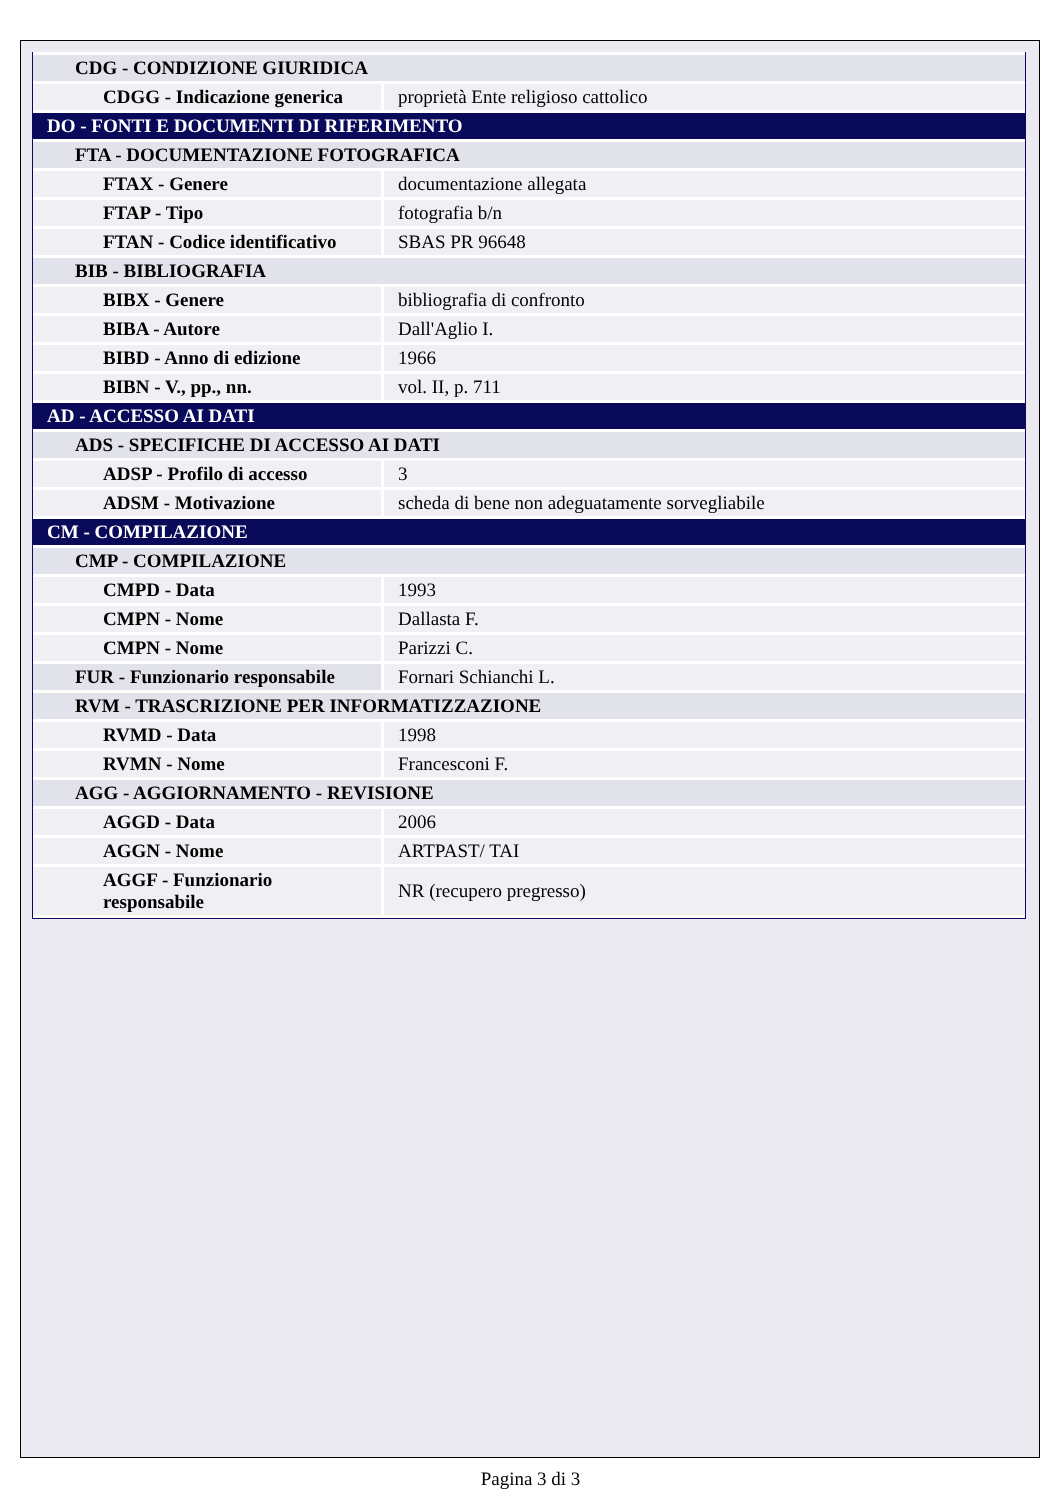| CDG - CONDIZIONE GIURIDICA | |
| CDGG - Indicazione generica | proprietà Ente religioso cattolico |
| DO - FONTI E DOCUMENTI DI RIFERIMENTO | |
| FTA - DOCUMENTAZIONE FOTOGRAFICA | |
| FTAX - Genere | documentazione allegata |
| FTAP - Tipo | fotografia b/n |
| FTAN - Codice identificativo | SBAS PR 96648 |
| BIB - BIBLIOGRAFIA | |
| BIBX - Genere | bibliografia di confronto |
| BIBA - Autore | Dall'Aglio I. |
| BIBD - Anno di edizione | 1966 |
| BIBN - V., pp., nn. | vol. II, p. 711 |
| AD - ACCESSO AI DATI | |
| ADS - SPECIFICHE DI ACCESSO AI DATI | |
| ADSP - Profilo di accesso | 3 |
| ADSM - Motivazione | scheda di bene non adeguatamente sorvegliabile |
| CM - COMPILAZIONE | |
| CMP - COMPILAZIONE | |
| CMPD - Data | 1993 |
| CMPN - Nome | Dallasta F. |
| CMPN - Nome | Parizzi C. |
| FUR - Funzionario responsabile | Fornari Schianchi L. |
| RVM - TRASCRIZIONE PER INFORMATIZZAZIONE | |
| RVMD - Data | 1998 |
| RVMN - Nome | Francesconi F. |
| AGG - AGGIORNAMENTO - REVISIONE | |
| AGGD - Data | 2006 |
| AGGN - Nome | ARTPAST/ TAI |
| AGGF - Funzionario responsabile | NR (recupero pregresso) |
Pagina 3 di 3